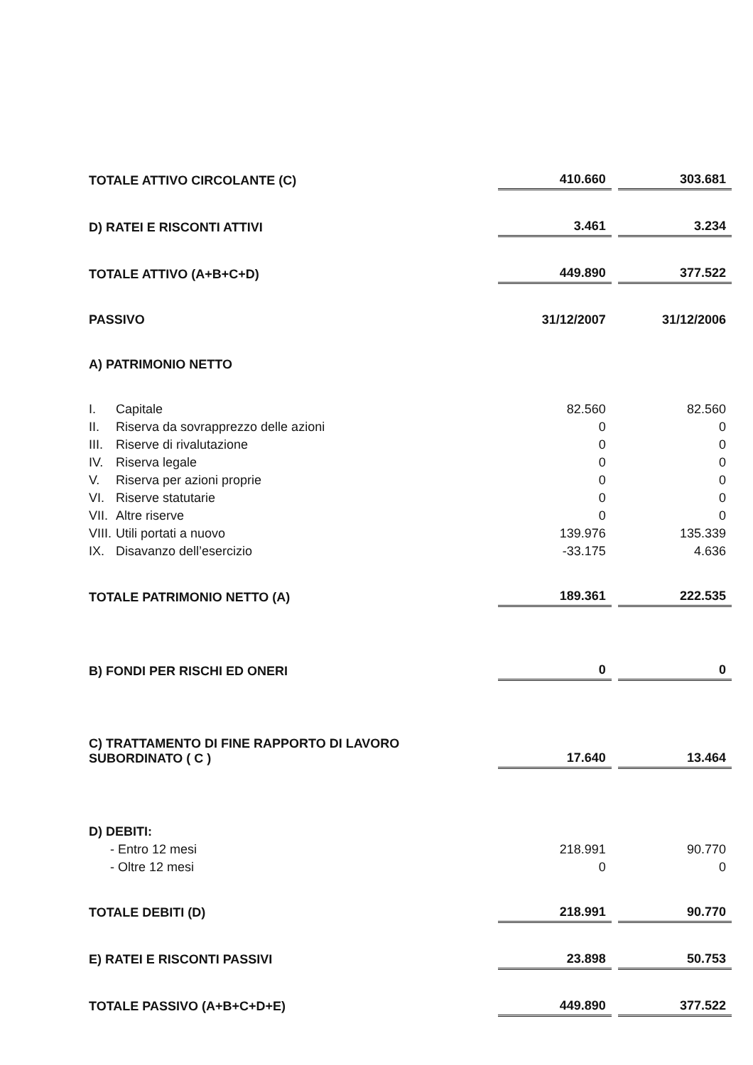| TOTALE ATTIVO CIRCOLANTE (C) | 410.660 | | 303.681 |
| D) RATEI E RISCONTI ATTIVI | 3.461 | | 3.234 |
| TOTALE ATTIVO (A+B+C+D) | 449.890 | | 377.522 |
| PASSIVO | 31/12/2007 | | 31/12/2006 |
| A) PATRIMONIO NETTO | | | |
| I. Capitale | 82.560 | | 82.560 |
| II. Riserva da sovrapprezzo delle azioni | 0 | | 0 |
| III. Riserve di rivalutazione | 0 | | 0 |
| IV. Riserva legale | 0 | | 0 |
| V. Riserva per azioni proprie | 0 | | 0 |
| VI. Riserve statutarie | 0 | | 0 |
| VII. Altre riserve | 0 | | 0 |
| VIII. Utili portati a nuovo | 139.976 | | 135.339 |
| IX. Disavanzo dell’esercizio | -33.175 | | 4.636 |
| TOTALE PATRIMONIO NETTO (A) | 189.361 | | 222.535 |
| B) FONDI PER RISCHI ED ONERI | 0 | | 0 |
| C) TRATTAMENTO DI FINE RAPPORTO DI LAVORO SUBORDINATO ( C ) | 17.640 | | 13.464 |
| D) DEBITI: | | | |
| - Entro 12 mesi | 218.991 | | 90.770 |
| - Oltre 12 mesi | 0 | | 0 |
| TOTALE DEBITI (D) | 218.991 | | 90.770 |
| E) RATEI E RISCONTI PASSIVI | 23.898 | | 50.753 |
| TOTALE PASSIVO (A+B+C+D+E) | 449.890 | | 377.522 |